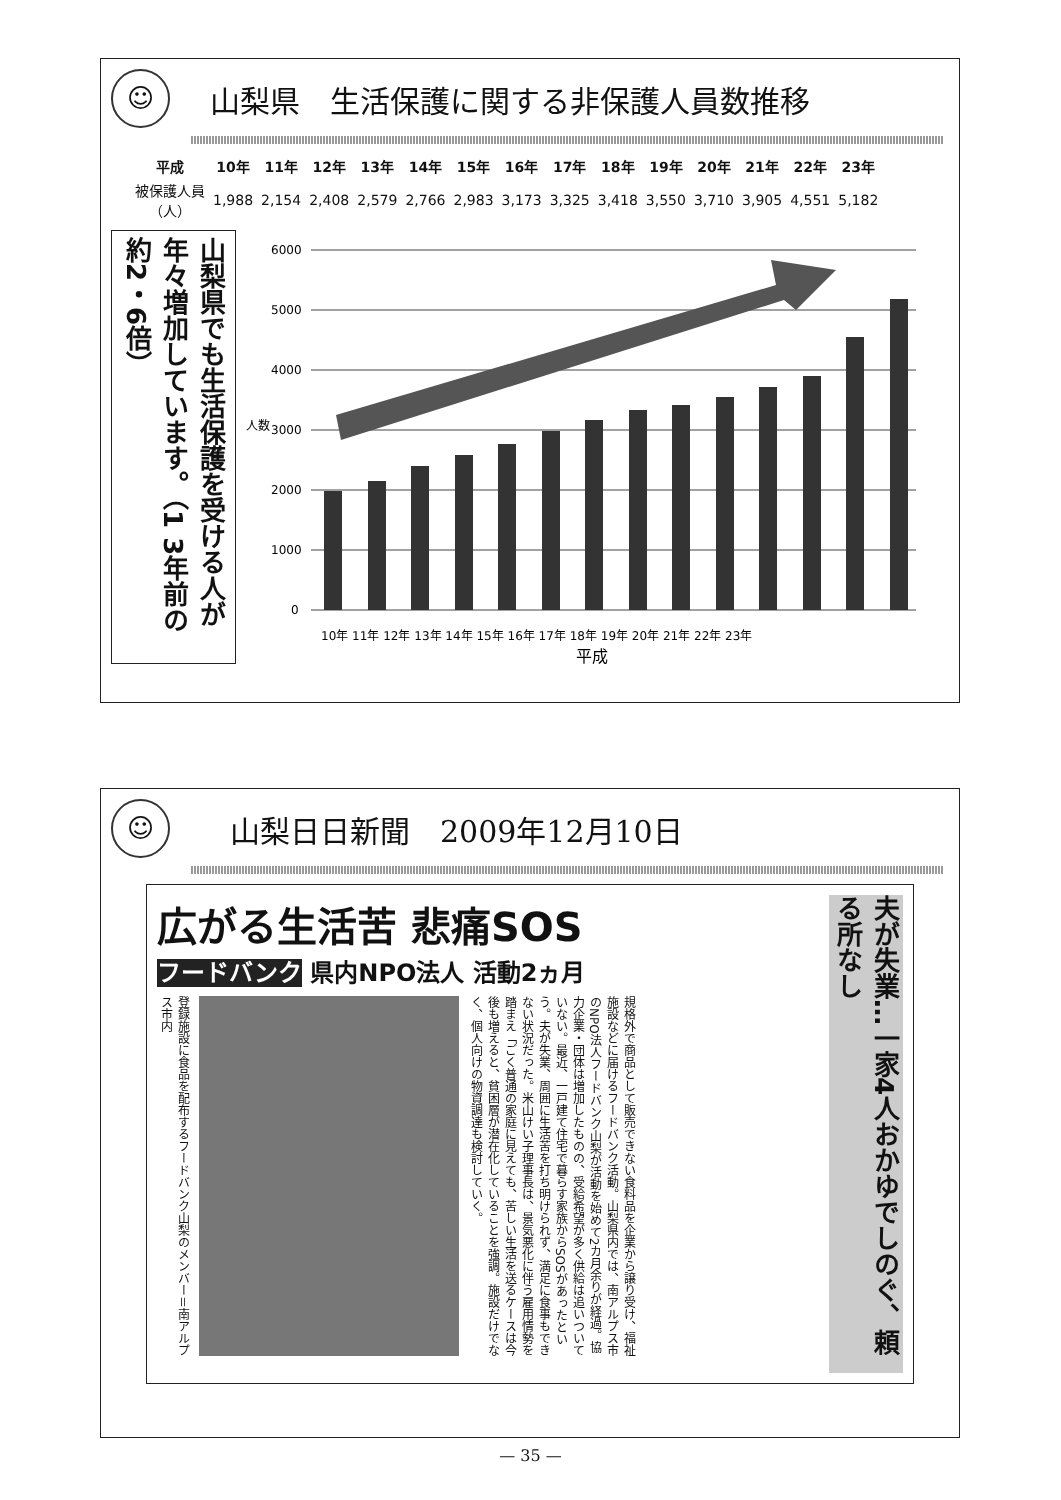☺
山梨県　生活保護に関する非保護人員数推移
| 平成 | 10年 | 11年 | 12年 | 13年 | 14年 | 15年 | 16年 | 17年 | 18年 | 19年 | 20年 | 21年 | 22年 | 23年 |
| --- | --- | --- | --- | --- | --- | --- | --- | --- | --- | --- | --- | --- | --- | --- |
| 被保護人員 （人） | 1,988 | 2,154 | 2,408 | 2,579 | 2,766 | 2,983 | 3,173 | 3,325 | 3,418 | 3,550 | 3,710 | 3,905 | 4,551 | 5,182 |
山梨県でも生活保護を受ける人が年々増加しています。（1 3年前の約2・6倍）
人数
6000
5000
4000
3000
2000
1000
0
10年 11年 12年 13年 14年 15年 16年 17年 18年 19年 20年 21年 22年 23年
平成
☺
山梨日日新聞　2009年12月10日
広がる生活苦 悲痛SOS
フードバンク 県内NPO法人 活動2ヵ月
登録施設に食品を配布するフードバンク山梨のメンバー＝南アルプス市内
規格外で商品として販売できない食料品を企業から譲り受け、福祉施設などに届けるフードバンク活動。山梨県内では、南アルプス市のNPO法人フードバンク山梨が活動を始めて2カ月余りが経過。協力企業・団体は増加したものの、受給希望が多く供給は追いついていない。最近、一戸建て住宅で暮らす家族からSOSがあったという。夫が失業、周囲に生活苦を打ち明けられず、満足に食事もできない状況だった。米山けい子理事長は、景気悪化に伴う雇用情勢を踏まえ「ごく普通の家庭に見えても、苦しい生活を送るケースは今後も増えると、貧困層が潜在化していることを強調。施設だけでなく、個人向けの物資調達も検討していく。
夫が失業…一家4人おかゆでしのぐ、頼る所なし
— 35 —